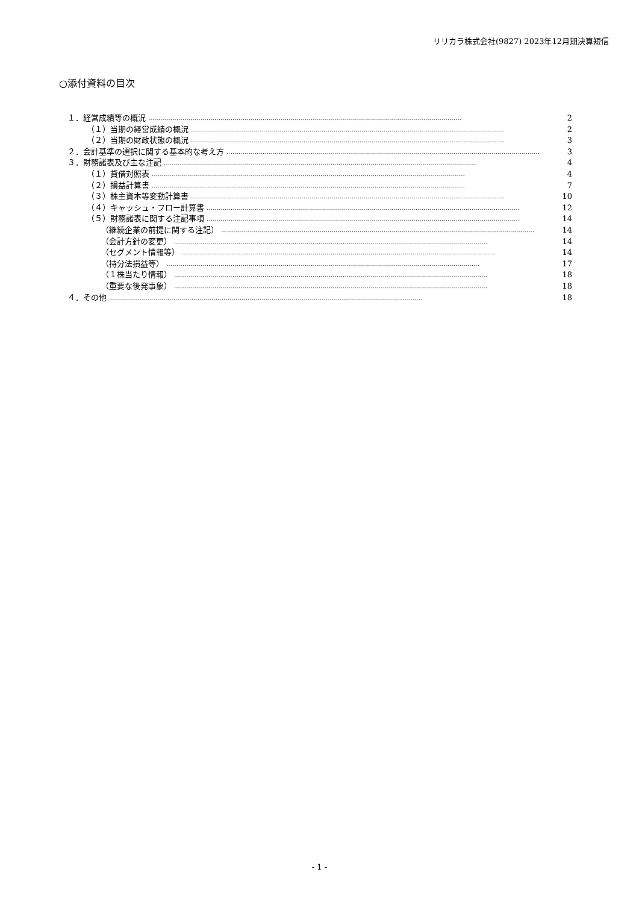リリカラ株式会社(9827) 2023年12月期決算短信
○添付資料の目次
１．経営成績等の概況 ………………………………………………………………………………………………………………………………………… 2
（１）当期の経営成績の概況 ………………………………………………………………………………………………………………………………………… 2
（２）当期の財政状態の概況 ………………………………………………………………………………………………………………………………………… 3
２．会計基準の選択に関する基本的な考え方 ………………………………………………………………………………………………………………………………………… 3
３．財務諸表及び主な注記 ………………………………………………………………………………………………………………………………………… 4
（１）貸借対照表 ………………………………………………………………………………………………………………………………………… 4
（２）損益計算書 ………………………………………………………………………………………………………………………………………… 7
（３）株主資本等変動計算書 ………………………………………………………………………………………………………………………………………… 10
（４）キャッシュ・フロー計算書 ………………………………………………………………………………………………………………………………………… 12
（５）財務諸表に関する注記事項 ………………………………………………………………………………………………………………………………………… 14
（継続企業の前提に関する注記） ………………………………………………………………………………………………………………………………………… 14
（会計方針の変更） ………………………………………………………………………………………………………………………………………… 14
（セグメント情報等） ………………………………………………………………………………………………………………………………………… 14
（持分法損益等） ………………………………………………………………………………………………………………………………………… 17
（１株当たり情報） ………………………………………………………………………………………………………………………………………… 18
（重要な後発事象） ………………………………………………………………………………………………………………………………………… 18
４．その他 ………………………………………………………………………………………………………………………………………… 18
- 1 -